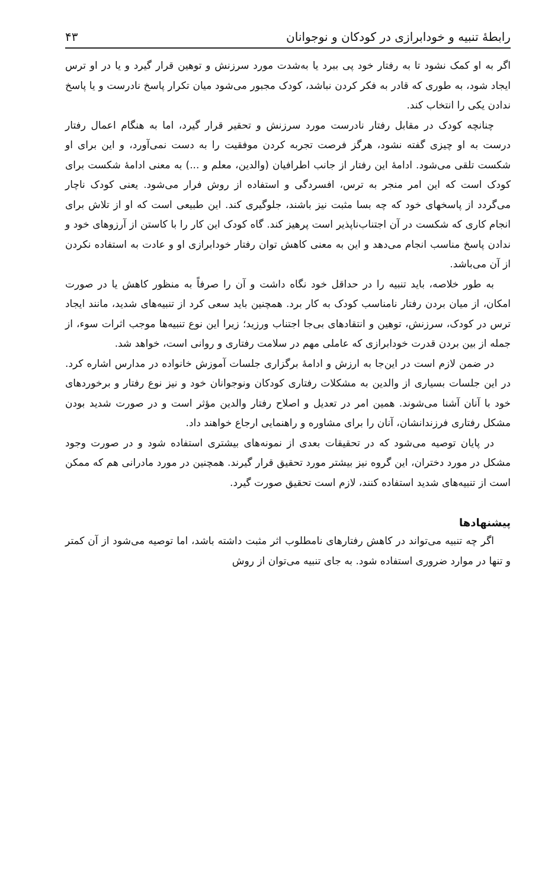رابطهٔ تنبیه و خودابرازی در کودکان و نوجوانان ۴۳
اگر به او کمک نشود تا به رفتار خود پی ببرد یا به‌شدت مورد سرزنش و توهین قرار گیرد و یا در او ترس ایجاد شود، به طوری که قادر به فکر کردن نباشد، کودک مجبور می‌شود میان تکرار پاسخ نادرست و یا پاسخ ندادن یکی را انتخاب کند.
چنانچه کودک در مقابل رفتار نادرست مورد سرزنش و تحقیر قرار گیرد، اما به هنگام اعمال رفتار درست به او چیزی گفته نشود، هرگز فرصت تجربه کردن موفقیت را به دست نمی‌آورد، و این برای او شکست تلقی می‌شود. ادامهٔ این رفتار از جانب اطرافیان (والدین، معلم و ...) به معنی ادامهٔ شکست برای کودک است که این امر منجر به ترس، افسردگی و استفاده از روش فرار می‌شود. یعنی کودک ناچار می‌گردد از پاسخهای خود که چه بسا مثبت نیز باشند، جلوگیری کند. این طبیعی است که او از تلاش برای انجام کاری که شکست در آن اجتناب‌ناپذیر است پرهیز کند. گاه کودک این کار را با کاستن از آرزوهای خود و ندادن پاسخ مناسب انجام می‌دهد و این به معنی کاهش توان رفتار خودابرازی او و عادت به استفاده نکردن از آن می‌باشد.
به طور خلاصه، باید تنبیه را در حداقل خود نگاه داشت و آن را صرفاً به منظور کاهش یا در صورت امکان، از میان بردن رفتار نامناسب کودک به کار برد. همچنین باید سعی کرد از تنبیه‌های شدید، مانند ایجاد ترس در کودک، سرزنش، توهین و انتقادهای بی‌جا اجتناب ورزید؛ زیرا این نوع تنبیه‌ها موجب اثرات سوء، از جمله از بین بردن قدرت خودابرازی که عاملی مهم در سلامت رفتاری و روانی است، خواهد شد.
در ضمن لازم است در این‌جا به ارزش و ادامهٔ برگزاری جلسات آموزش خانواده در مدارس اشاره کرد. در این جلسات بسیاری از والدین به مشکلات رفتاری کودکان ونوجوانان خود و نیز نوع رفتار و برخوردهای خود با آنان آشنا می‌شوند. همین امر در تعدیل و اصلاح رفتار والدین مؤثر است و در صورت شدید بودن مشکل رفتاری فرزندانشان، آنان را برای مشاوره و راهنمایی ارجاع خواهند داد.
در پایان توصیه می‌شود که در تحقیقات بعدی از نمونه‌های بیشتری استفاده شود و در صورت وجود مشکل در مورد دختران، این گروه نیز بیشتر مورد تحقیق قرار گیرند. همچنین در مورد مادرانی هم که ممکن است از تنبیه‌های شدید استفاده کنند، لازم است تحقیق صورت گیرد.
پیشنهادها
اگر چه تنبیه می‌تواند در کاهش رفتارهای نامطلوب اثر مثبت داشته باشد، اما توصیه می‌شود از آن کمتر و تنها در موارد ضروری استفاده شود. به جای تنبیه می‌توان از روش